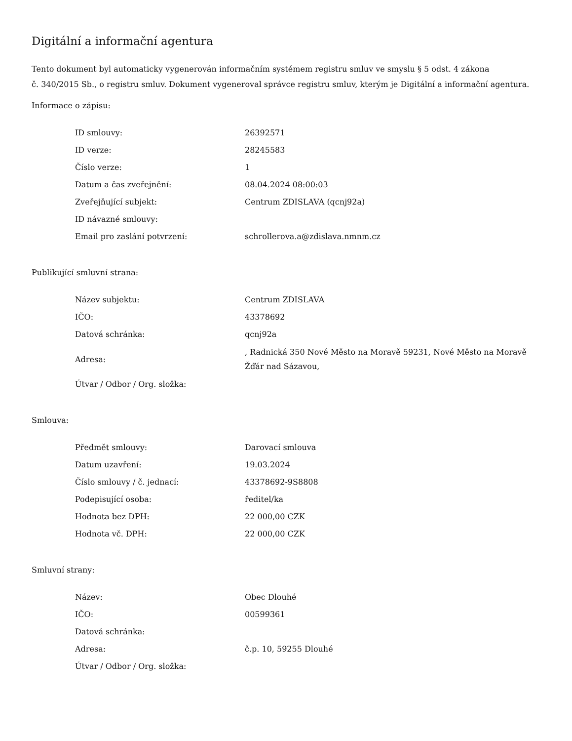Digitální a informační agentura
Tento dokument byl automaticky vygenerován informačním systémem registru smluv ve smyslu § 5 odst. 4 zákona
č. 340/2015 Sb., o registru smluv. Dokument vygeneroval správce registru smluv, kterým je Digitální a informační agentura.
Informace o zápisu:
| ID smlouvy: | 26392571 |
| ID verze: | 28245583 |
| Číslo verze: | 1 |
| Datum a čas zveřejnění: | 08.04.2024 08:00:03 |
| Zveřejňující subjekt: | Centrum ZDISLAVA (qcnj92a) |
| ID návazné smlouvy: | |
| Email pro zaslání potvrzení: | schrollerova.a@zdislava.nmnm.cz |
Publikující smluvní strana:
| Název subjektu: | Centrum ZDISLAVA |
| IČO: | 43378692 |
| Datová schránka: | qcnj92a |
| Adresa: | , Radnická 350 Nové Město na Moravě 59231, Nové Město na Moravě Žďár nad Sázavou, |
| Útvar / Odbor / Org. složka: | |
Smlouva:
| Předmět smlouvy: | Darovací smlouva |
| Datum uzavření: | 19.03.2024 |
| Číslo smlouvy / č. jednací: | 43378692-9S8808 |
| Podepisující osoba: | ředitel/ka |
| Hodnota bez DPH: | 22 000,00 CZK |
| Hodnota vč. DPH: | 22 000,00 CZK |
Smluvní strany:
| Název: | Obec Dlouhé |
| IČO: | 00599361 |
| Datová schránka: | |
| Adresa: | č.p. 10, 59255 Dlouhé |
| Útvar / Odbor / Org. složka: | |